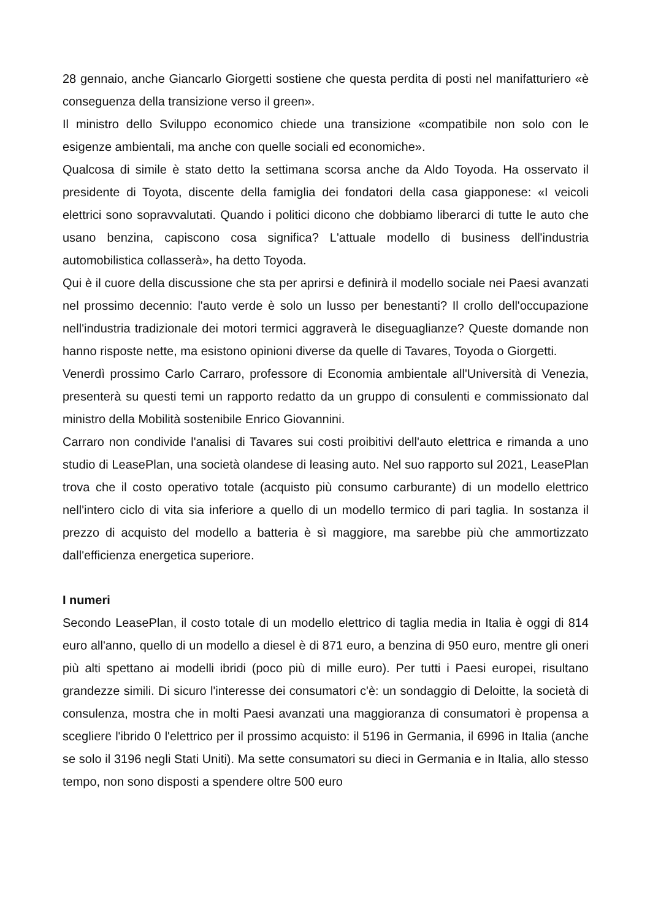28 gennaio, anche Giancarlo Giorgetti sostiene che questa perdita di posti nel manifatturiero «è conseguenza della transizione verso il green».
Il ministro dello Sviluppo economico chiede una transizione «compatibile non solo con le esigenze ambientali, ma anche con quelle sociali ed economiche».
Qualcosa di simile è stato detto la settimana scorsa anche da Aldo Toyoda. Ha osservato il presidente di Toyota, discente della famiglia dei fondatori della casa giapponese: «I veicoli elettrici sono sopravvalutati. Quando i politici dicono che dobbiamo liberarci di tutte le auto che usano benzina, capiscono cosa significa? L'attuale modello di business dell'industria automobilistica collasserà», ha detto Toyoda.
Qui è il cuore della discussione che sta per aprirsi e definirà il modello sociale nei Paesi avanzati nel prossimo decennio: l'auto verde è solo un lusso per benestanti? Il crollo dell'occupazione nell'industria tradizionale dei motori termici aggraverà le diseguaglianze? Queste domande non hanno risposte nette, ma esistono opinioni diverse da quelle di Tavares, Toyoda o Giorgetti.
Venerdì prossimo Carlo Carraro, professore di Economia ambientale all'Università di Venezia, presenterà su questi temi un rapporto redatto da un gruppo di consulenti e commissionato dal ministro della Mobilità sostenibile Enrico Giovannini.
Carraro non condivide l'analisi di Tavares sui costi proibitivi dell'auto elettrica e rimanda a uno studio di LeasePlan, una società olandese di leasing auto. Nel suo rapporto sul 2021, LeasePlan trova che il costo operativo totale (acquisto più consumo carburante) di un modello elettrico nell'intero ciclo di vita sia inferiore a quello di un modello termico di pari taglia. In sostanza il prezzo di acquisto del modello a batteria è sì maggiore, ma sarebbe più che ammortizzato dall'efficienza energetica superiore.
I numeri
Secondo LeasePlan, il costo totale di un modello elettrico di taglia media in Italia è oggi di 814 euro all'anno, quello di un modello a diesel è di 871 euro, a benzina di 950 euro, mentre gli oneri più alti spettano ai modelli ibridi (poco più di mille euro). Per tutti i Paesi europei, risultano grandezze simili. Di sicuro l'interesse dei consumatori c'è: un sondaggio di Deloitte, la società di consulenza, mostra che in molti Paesi avanzati una maggioranza di consumatori è propensa a scegliere l'ibrido 0 l'elettrico per il prossimo acquisto: il 5196 in Germania, il 6996 in Italia (anche se solo il 3196 negli Stati Uniti). Ma sette consumatori su dieci in Germania e in Italia, allo stesso tempo, non sono disposti a spendere oltre 500 euro